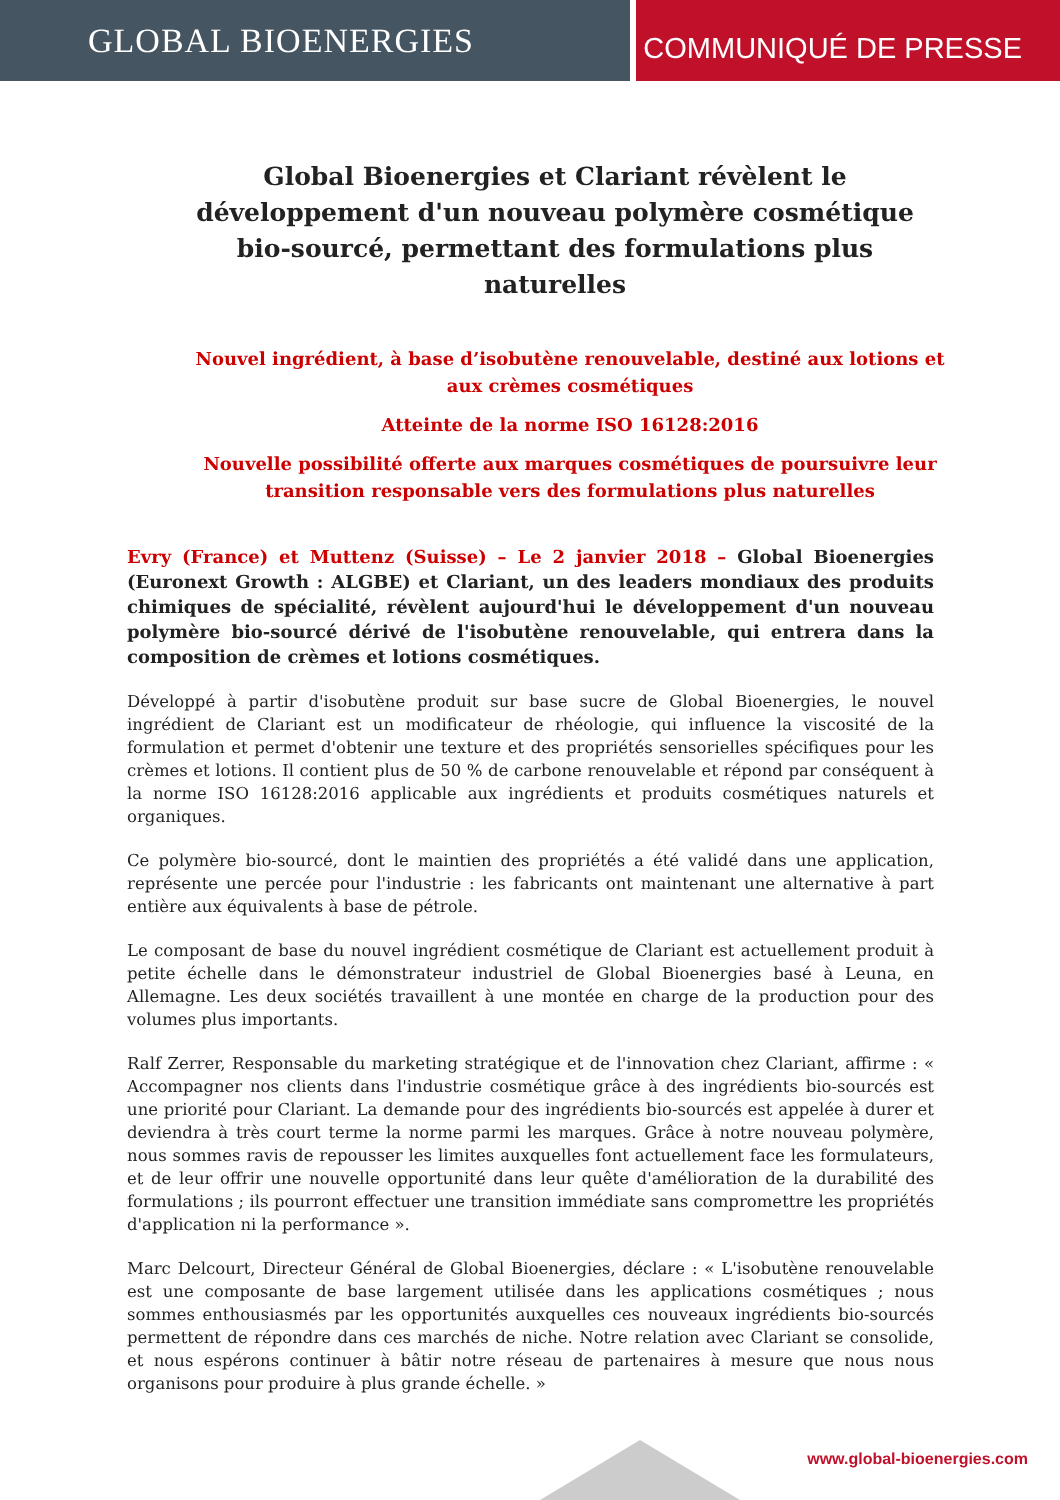GLOBAL BIOENERGIES
COMMUNIQUÉ DE PRESSE
Global Bioenergies et Clariant révèlent le développement d'un nouveau polymère cosmétique bio-sourcé, permettant des formulations plus naturelles
Nouvel ingrédient, à base d’isobutène renouvelable, destiné aux lotions et aux crèmes cosmétiques
Atteinte de la norme ISO 16128:2016
Nouvelle possibilité offerte aux marques cosmétiques de poursuivre leur transition responsable vers des formulations plus naturelles
Evry (France) et Muttenz (Suisse) – Le 2 janvier 2018 – Global Bioenergies (Euronext Growth : ALGBE) et Clariant, un des leaders mondiaux des produits chimiques de spécialité, révèlent aujourd'hui le développement d'un nouveau polymère bio-sourcé dérivé de l'isobutène renouvelable, qui entrera dans la composition de crèmes et lotions cosmétiques.
Développé à partir d'isobutène produit sur base sucre de Global Bioenergies, le nouvel ingrédient de Clariant est un modificateur de rhéologie, qui influence la viscosité de la formulation et permet d'obtenir une texture et des propriétés sensorielles spécifiques pour les crèmes et lotions. Il contient plus de 50 % de carbone renouvelable et répond par conséquent à la norme ISO 16128:2016 applicable aux ingrédients et produits cosmétiques naturels et organiques.
Ce polymère bio-sourcé, dont le maintien des propriétés a été validé dans une application, représente une percée pour l'industrie : les fabricants ont maintenant une alternative à part entière aux équivalents à base de pétrole.
Le composant de base du nouvel ingrédient cosmétique de Clariant est actuellement produit à petite échelle dans le démonstrateur industriel de Global Bioenergies basé à Leuna, en Allemagne. Les deux sociétés travaillent à une montée en charge de la production pour des volumes plus importants.
Ralf Zerrer, Responsable du marketing stratégique et de l'innovation chez Clariant, affirme : « Accompagner nos clients dans l'industrie cosmétique grâce à des ingrédients bio-sourcés est une priorité pour Clariant. La demande pour des ingrédients bio-sourcés est appelée à durer et deviendra à très court terme la norme parmi les marques. Grâce à notre nouveau polymère, nous sommes ravis de repousser les limites auxquelles font actuellement face les formulateurs, et de leur offrir une nouvelle opportunité dans leur quête d'amélioration de la durabilité des formulations ; ils pourront effectuer une transition immédiate sans compromettre les propriétés d'application ni la performance ».
Marc Delcourt, Directeur Général de Global Bioenergies, déclare : « L'isobutène renouvelable est une composante de base largement utilisée dans les applications cosmétiques ; nous sommes enthousiasmés par les opportunités auxquelles ces nouveaux ingrédients bio-sourcés permettent de répondre dans ces marchés de niche. Notre relation avec Clariant se consolide, et nous espérons continuer à bâtir notre réseau de partenaires à mesure que nous nous organisons pour produire à plus grande échelle. »
www.global-bioenergies.com